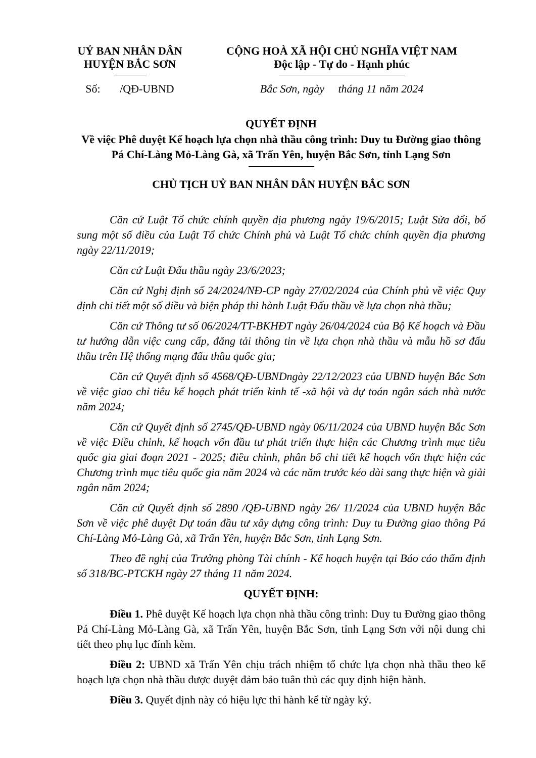UỶ BAN NHÂN DÂN
HUYỆN BẮC SƠN
Số: /QĐ-UBND
CỘNG HOÀ XÃ HỘI CHỦ NGHĨA VIỆT NAM
Độc lập - Tự do - Hạnh phúc
Bắc Sơn, ngày tháng 11 năm 2024
QUYẾT ĐỊNH
Về việc Phê duyệt Kế hoạch lựa chọn nhà thầu công trình: Duy tu Đường giao thông Pá Chí-Làng Mỏ-Làng Gà, xã Trấn Yên, huyện Bắc Sơn, tỉnh Lạng Sơn
CHỦ TỊCH UỶ BAN NHÂN DÂN HUYỆN BẮC SƠN
Căn cứ Luật Tổ chức chính quyền địa phương ngày 19/6/2015; Luật Sửa đổi, bổ sung một số điều của Luật Tổ chức Chính phủ và Luật Tổ chức chính quyền địa phương ngày 22/11/2019;
Căn cứ Luật Đấu thầu ngày 23/6/2023;
Căn cứ Nghị định số 24/2024/NĐ-CP ngày 27/02/2024 của Chính phủ về việc Quy định chi tiết một số điều và biện pháp thi hành Luật Đấu thầu về lựa chọn nhà thầu;
Căn cứ Thông tư số 06/2024/TT-BKHĐT ngày 26/04/2024 của Bộ Kế hoạch và Đầu tư hướng dẫn việc cung cấp, đăng tải thông tin về lựa chọn nhà thầu và mẫu hồ sơ đấu thầu trên Hệ thống mạng đấu thầu quốc gia;
Căn cứ Quyết định số 4568/QĐ-UBNDngày 22/12/2023 của UBND huyện Bắc Sơn về việc giao chỉ tiêu kế hoạch phát triển kinh tế -xã hội và dự toán ngân sách nhà nước năm 2024;
Căn cứ Quyết định số 2745/QĐ-UBND ngày 06/11/2024 của UBND huyện Bắc Sơn về việc Điều chỉnh, kế hoạch vốn đầu tư phát triển thực hiện các Chương trình mục tiêu quốc gia giai đoạn 2021 - 2025; điều chỉnh, phân bổ chi tiết kế hoạch vốn thực hiện các Chương trình mục tiêu quốc gia năm 2024 và các năm trước kéo dài sang thực hiện và giải ngân năm 2024;
Căn cứ Quyết định số 2890 /QĐ-UBND ngày 26/ 11/2024 của UBND huyện Bắc Sơn về việc phê duyệt Dự toán đầu tư xây dựng công trình: Duy tu Đường giao thông Pá Chí-Làng Mỏ-Làng Gà, xã Trấn Yên, huyện Bắc Sơn, tỉnh Lạng Sơn.
Theo đề nghị của Trưởng phòng Tài chính - Kế hoạch huyện tại Báo cáo thẩm định số 318/BC-PTCKH ngày 27 tháng 11 năm 2024.
QUYẾT ĐỊNH:
Điều 1. Phê duyệt Kế hoạch lựa chọn nhà thầu công trình: Duy tu Đường giao thông Pá Chí-Làng Mỏ-Làng Gà, xã Trấn Yên, huyện Bắc Sơn, tỉnh Lạng Sơn với nội dung chi tiết theo phụ lục đính kèm.
Điều 2: UBND xã Trấn Yên chịu trách nhiệm tổ chức lựa chọn nhà thầu theo kế hoạch lựa chọn nhà thầu được duyệt đảm bảo tuân thủ các quy định hiện hành.
Điều 3. Quyết định này có hiệu lực thi hành kể từ ngày ký.